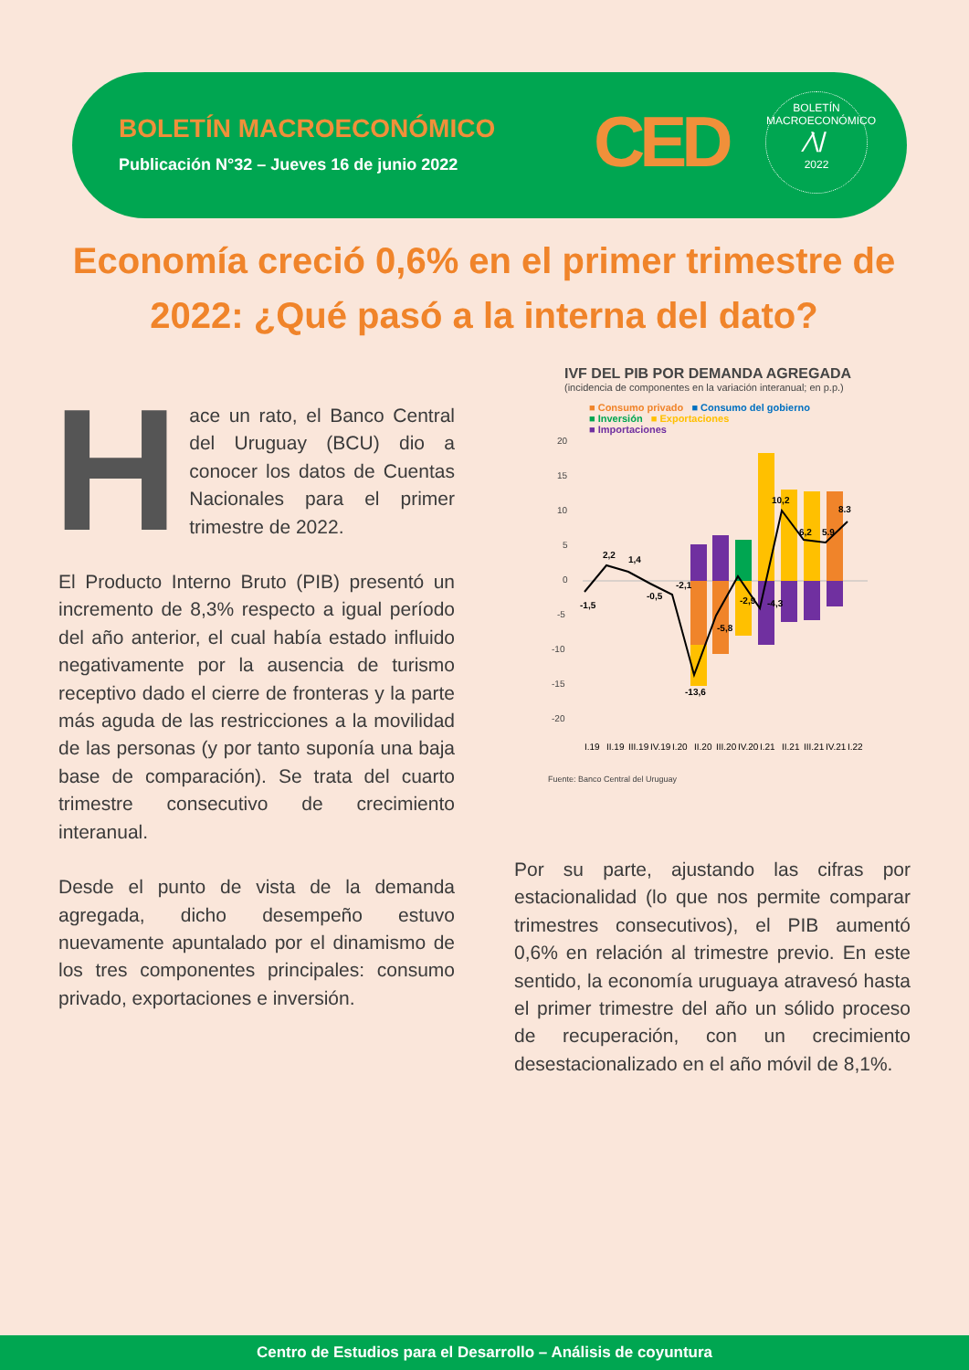BOLETÍN MACROECONÓMICO
Publicación N°32 – Jueves 16 de junio 2022
CED
BOLETÍN MACROECONÓMICO
⁄\/
2022
Economía creció 0,6% en el primer trimestre de 2022: ¿Qué pasó a la interna del dato?
Hace un rato, el Banco Central del Uruguay (BCU) dio a conocer los datos de Cuentas Nacionales para el primer trimestre de 2022.
El Producto Interno Bruto (PIB) presentó un incremento de 8,3% respecto a igual período del año anterior, el cual había estado influido negativamente por la ausencia de turismo receptivo dado el cierre de fronteras y la parte más aguda de las restricciones a la movilidad de las personas (y por tanto suponía una baja base de comparación). Se trata del cuarto trimestre consecutivo de crecimiento interanual.
Desde el punto de vista de la demanda agregada, dicho desempeño estuvo nuevamente apuntalado por el dinamismo de los tres componentes principales: consumo privado, exportaciones e inversión.
IVF DEL PIB POR DEMANDA AGREGADA
(incidencia de componentes en la variación interanual; en p.p.)
■ Consumo privado ■ Consumo del gobierno
■ Inversión ■ Exportaciones
■ Importaciones
20
15
10
5
0
-5
-10
-15
-20
-1,5
2,2
1,4
-0,5
-2,1
-13,6
-5,8
-2,9
-4,3
10,2
6,2
5.9
8.3
I.19
II.19
III.19
IV.19
I.20
II.20
III.20
IV.20
I.21
II.21
III.21
IV.21
I.22
Fuente: Banco Central del Uruguay
Por su parte, ajustando las cifras por estacionalidad (lo que nos permite comparar trimestres consecutivos), el PIB aumentó 0,6% en relación al trimestre previo. En este sentido, la economía uruguaya atravesó hasta el primer trimestre del año un sólido proceso de recuperación, con un crecimiento desestacionalizado en el año móvil de 8,1%.
Centro de Estudios para el Desarrollo – Análisis de coyuntura